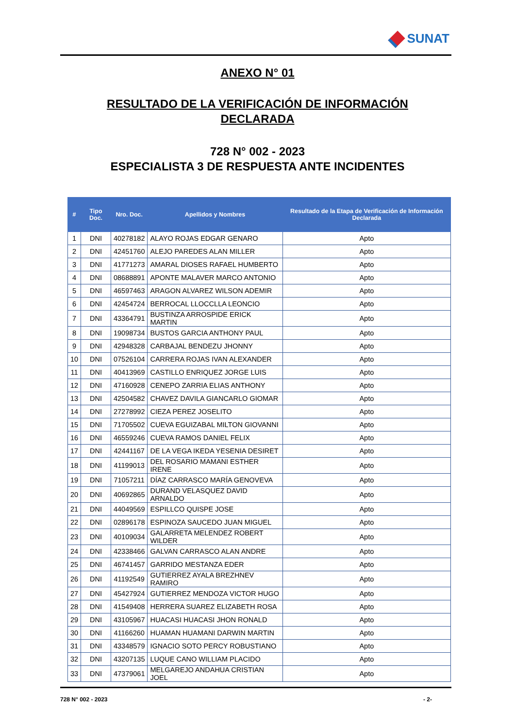SUNAT
ANEXO N° 01
RESULTADO DE LA VERIFICACIÓN DE INFORMACIÓN
DECLARADA
728 N° 002 - 2023
ESPECIALISTA 3 DE RESPUESTA ANTE INCIDENTES
| # | Tipo Doc. | Nro. Doc. | Apellidos y Nombres | Resultado de la Etapa de Verificación de Información Declarada |
| --- | --- | --- | --- | --- |
| 1 | DNI | 40278182 | ALAYO ROJAS EDGAR GENARO | Apto |
| 2 | DNI | 42451760 | ALEJO PAREDES ALAN MILLER | Apto |
| 3 | DNI | 41771273 | AMARAL DIOSES RAFAEL HUMBERTO | Apto |
| 4 | DNI | 08688891 | APONTE MALAVER MARCO ANTONIO | Apto |
| 5 | DNI | 46597463 | ARAGON ALVAREZ WILSON ADEMIR | Apto |
| 6 | DNI | 42454724 | BERROCAL LLOCCLLA LEONCIO | Apto |
| 7 | DNI | 43364791 | BUSTINZA ARROSPIDE ERICK MARTIN | Apto |
| 8 | DNI | 19098734 | BUSTOS GARCIA ANTHONY PAUL | Apto |
| 9 | DNI | 42948328 | CARBAJAL BENDEZU JHONNY | Apto |
| 10 | DNI | 07526104 | CARRERA ROJAS IVAN ALEXANDER | Apto |
| 11 | DNI | 40413969 | CASTILLO ENRIQUEZ JORGE LUIS | Apto |
| 12 | DNI | 47160928 | CENEPO ZARRIA ELIAS ANTHONY | Apto |
| 13 | DNI | 42504582 | CHAVEZ DAVILA GIANCARLO GIOMAR | Apto |
| 14 | DNI | 27278992 | CIEZA PEREZ JOSELITO | Apto |
| 15 | DNI | 71705502 | CUEVA EGUIZABAL MILTON GIOVANNI | Apto |
| 16 | DNI | 46559246 | CUEVA RAMOS DANIEL FELIX | Apto |
| 17 | DNI | 42441167 | DE LA VEGA IKEDA YESENIA DESIRET | Apto |
| 18 | DNI | 41199013 | DEL ROSARIO MAMANI ESTHER IRENE | Apto |
| 19 | DNI | 71057211 | DÍAZ CARRASCO MARÍA GENOVEVA | Apto |
| 20 | DNI | 40692865 | DURAND VELASQUEZ DAVID ARNALDO | Apto |
| 21 | DNI | 44049569 | ESPILLCO QUISPE JOSE | Apto |
| 22 | DNI | 02896178 | ESPINOZA SAUCEDO JUAN MIGUEL | Apto |
| 23 | DNI | 40109034 | GALARRETA MELENDEZ ROBERT WILDER | Apto |
| 24 | DNI | 42338466 | GALVAN CARRASCO ALAN ANDRE | Apto |
| 25 | DNI | 46741457 | GARRIDO MESTANZA EDER | Apto |
| 26 | DNI | 41192549 | GUTIERREZ AYALA BREZHNEV RAMIRO | Apto |
| 27 | DNI | 45427924 | GUTIERREZ MENDOZA VICTOR HUGO | Apto |
| 28 | DNI | 41549408 | HERRERA SUAREZ ELIZABETH ROSA | Apto |
| 29 | DNI | 43105967 | HUACASI HUACASI JHON RONALD | Apto |
| 30 | DNI | 41166260 | HUAMAN HUAMANI DARWIN MARTIN | Apto |
| 31 | DNI | 43348579 | IGNACIO SOTO PERCY ROBUSTIANO | Apto |
| 32 | DNI | 43207135 | LUQUE CANO WILLIAM PLACIDO | Apto |
| 33 | DNI | 47379061 | MELGAREJO ANDAHUA CRISTIAN JOEL | Apto |
728 N° 002 - 2023 - 2-